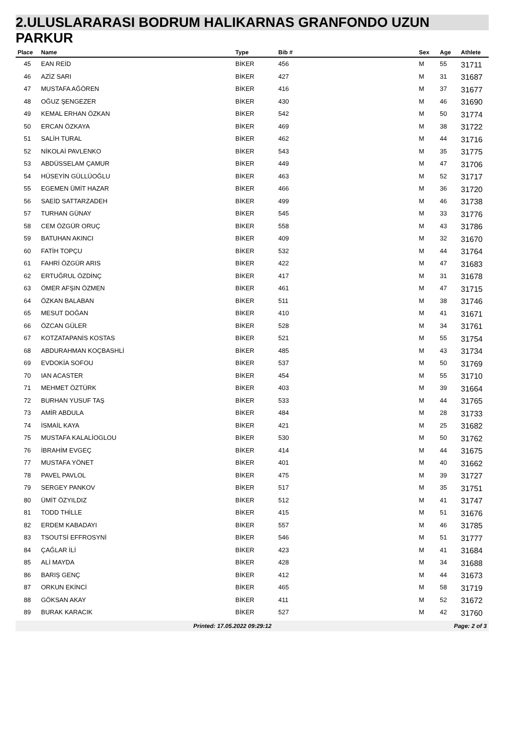2.ULUSLARARASI BODRUM HALIKARNAS GRANFONDO UZUN
PARKUR
| Place | Name | Type | Bib # | Sex | Age | Athlete |
| --- | --- | --- | --- | --- | --- | --- |
| 45 | EAN REİD | BİKER | 456 | M | 55 | 31711 |
| 46 | AZİZ SARI | BİKER | 427 | M | 31 | 31687 |
| 47 | MUSTAFA AĞÖREN | BİKER | 416 | M | 37 | 31677 |
| 48 | OĞUZ ŞENGEZER | BİKER | 430 | M | 46 | 31690 |
| 49 | KEMAL ERHAN ÖZKAN | BİKER | 542 | M | 50 | 31774 |
| 50 | ERCAN ÖZKAYA | BİKER | 469 | M | 38 | 31722 |
| 51 | SALİH TURAL | BİKER | 462 | M | 44 | 31716 |
| 52 | NİKOLAİ PAVLENKO | BİKER | 543 | M | 35 | 31775 |
| 53 | ABDÜSSELAM ÇAMUR | BİKER | 449 | M | 47 | 31706 |
| 54 | HÜSEYİN GÜLLÜOĞLU | BİKER | 463 | M | 52 | 31717 |
| 55 | EGEMEN ÜMİT HAZAR | BİKER | 466 | M | 36 | 31720 |
| 56 | SAEİD SATTARZADEH | BİKER | 499 | M | 46 | 31738 |
| 57 | TURHAN GÜNAY | BİKER | 545 | M | 33 | 31776 |
| 58 | CEM ÖZGÜR ORUÇ | BİKER | 558 | M | 43 | 31786 |
| 59 | BATUHAN AKINCI | BİKER | 409 | M | 32 | 31670 |
| 60 | FATİH TOPÇU | BİKER | 532 | M | 44 | 31764 |
| 61 | FAHRİ ÖZGÜR ARIS | BİKER | 422 | M | 47 | 31683 |
| 62 | ERTUĞRUL ÖZDİNÇ | BİKER | 417 | M | 31 | 31678 |
| 63 | ÖMER AFŞIN ÖZMEN | BİKER | 461 | M | 47 | 31715 |
| 64 | ÖZKAN BALABAN | BİKER | 511 | M | 38 | 31746 |
| 65 | MESUT DOĞAN | BİKER | 410 | M | 41 | 31671 |
| 66 | ÖZCAN GÜLER | BİKER | 528 | M | 34 | 31761 |
| 67 | KOTZATAPANİS KOSTAS | BİKER | 521 | M | 55 | 31754 |
| 68 | ABDURAHMAN KOÇBASHLİ | BİKER | 485 | M | 43 | 31734 |
| 69 | EVDOKİA SOFOU | BİKER | 537 | M | 50 | 31769 |
| 70 | IAN ACASTER | BİKER | 454 | M | 55 | 31710 |
| 71 | MEHMET ÖZTÜRK | BİKER | 403 | M | 39 | 31664 |
| 72 | BURHAN YUSUF TAŞ | BİKER | 533 | M | 44 | 31765 |
| 73 | AMİR ABDULA | BİKER | 484 | M | 28 | 31733 |
| 74 | İSMAİL KAYA | BİKER | 421 | M | 25 | 31682 |
| 75 | MUSTAFA KALALİOGLOU | BİKER | 530 | M | 50 | 31762 |
| 76 | İBRAHİM EVGEÇ | BİKER | 414 | M | 44 | 31675 |
| 77 | MUSTAFA YÖNET | BİKER | 401 | M | 40 | 31662 |
| 78 | PAVEL PAVLOL | BİKER | 475 | M | 39 | 31727 |
| 79 | SERGEY PANKOV | BİKER | 517 | M | 35 | 31751 |
| 80 | ÜMİT ÖZYILDIZ | BİKER | 512 | M | 41 | 31747 |
| 81 | TODD THİLLE | BİKER | 415 | M | 51 | 31676 |
| 82 | ERDEM KABADAYI | BİKER | 557 | M | 46 | 31785 |
| 83 | TSOUTSİ EFFROSYNİ | BİKER | 546 | M | 51 | 31777 |
| 84 | ÇAĞLAR İLİ | BİKER | 423 | M | 41 | 31684 |
| 85 | ALİ MAYDA | BİKER | 428 | M | 34 | 31688 |
| 86 | BARIŞ GENÇ | BİKER | 412 | M | 44 | 31673 |
| 87 | ORKUN EKİNCİ | BİKER | 465 | M | 58 | 31719 |
| 88 | GÖKSAN AKAY | BİKER | 411 | M | 52 | 31672 |
| 89 | BURAK KARACIK | BİKER | 527 | M | 42 | 31760 |
Printed: 17.05.2022 09:29:12 Page: 2 of 3